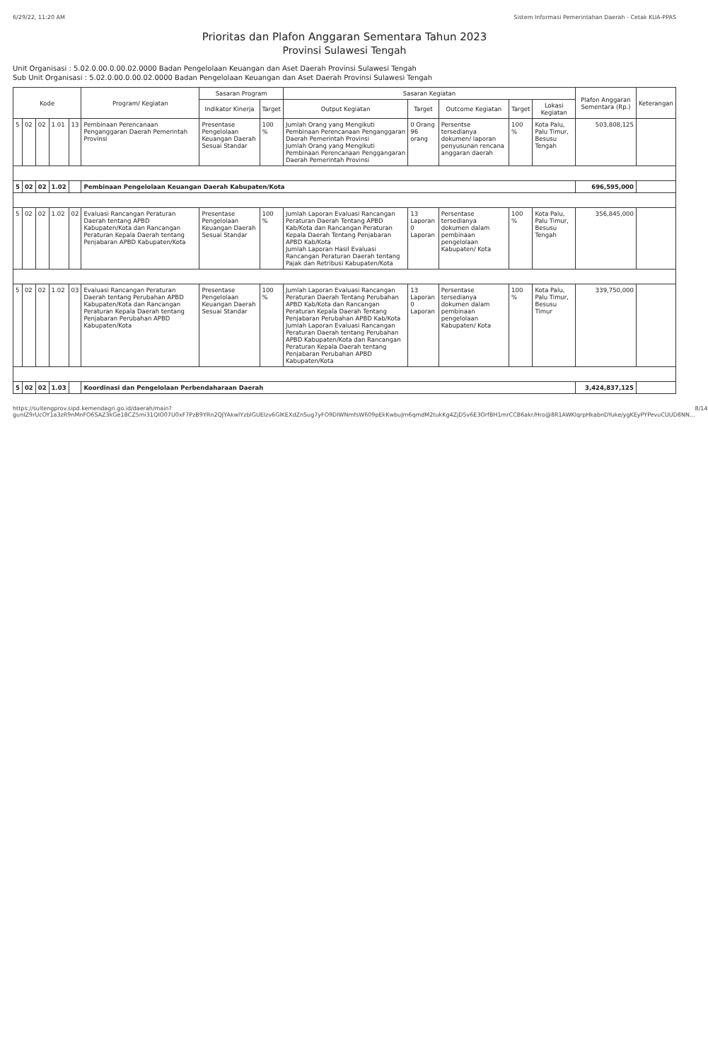6/29/22, 11:20 AM Sistem Informasi Pemerintahan Daerah - Cetak KUA-PPAS
Prioritas dan Plafon Anggaran Sementara Tahun 2023
Provinsi Sulawesi Tengah
Unit Organisasi : 5.02.0.00.0.00.02.0000 Badan Pengelolaan Keuangan dan Aset Daerah Provinsi Sulawesi Tengah
Sub Unit Organisasi : 5.02.0.00.0.00.02.0000 Badan Pengelolaan Keuangan dan Aset Daerah Provinsi Sulawesi Tengah
| Kode | | | | | Program/ Kegiatan | Sasaran Program | | Sasaran Kegiatan | | | | | Plafon Anggaran Sementara (Rp.) | Keterangan |
| --- | --- | --- | --- | --- | --- | --- | --- | --- | --- | --- | --- | --- | --- | --- |
| | | | | | | Indikator Kinerja | Target | Output Kegiatan | Target | Outcome Kegiatan | Target | Lokasi Kegiatan | | |
| 5 | 02 | 02 | 1.01 | 13 | Pembinaan Perencanaan Penganggaran Daerah Pemerintah Provinsi | Presentase Pengelolaan Keuangan Daerah Sesuai Standar | 100 % | Jumlah Orang yang Mengikuti Pembinaan Perencanaan Penganggaran Daerah Pemerintah Provinsi Jumlah Orang yang Mengikuti Pembinaan Perencanaan Penggangaran Daerah Pemerintah Provinsi | 0 Orang 96 orang | Persentse tersedianya dokumen/ laporan penyusunan rencana anggaran daerah | 100 % | Kota Palu, Palu Timur, Besusu Tengah | 503,808,125 | |
| 5 | 02 | 02 | 1.02 | | Pembinaan Pengelolaan Keuangan Daerah Kabupaten/Kota | | | | | | | | 696,595,000 | |
| 5 | 02 | 02 | 1.02 | 02 | Evaluasi Rancangan Peraturan Daerah tentang APBD Kabupaten/Kota dan Rancangan Peraturan Kepala Daerah tentang Penjabaran APBD Kabupaten/Kota | Presentase Pengelolaan Keuangan Daerah Sesuai Standar | 100 % | Jumlah Laporan Evaluasi Rancangan Peraturan Daerah Tentang APBD Kab/Kota dan Rancangan Peraturan Kepala Daerah Tentang Penjabaran APBD Kab/Kota Jumlah Laporan Hasil Evaluasi Rancangan Peraturan Daerah tentang Pajak dan Retribusi Kabupaten/Kota | 13 Laporan 0 Laporan | Persentase tersedianya dokumen dalam pembinaan pengelolaan Kabupaten/ Kota | 100 % | Kota Palu, Palu Timur, Besusu Tengah | 356,845,000 | |
| 5 | 02 | 02 | 1.02 | 03 | Evaluasi Rancangan Peraturan Daerah tentang Perubahan APBD Kabupaten/Kota dan Rancangan Peraturan Kepala Daerah tentang Penjabaran Perubahan APBD Kabupaten/Kota | Presentase Pengelolaan Keuangan Daerah Sesuai Standar | 100 % | Jumlah Laporan Evaluasi Rancangan Peraturan Daerah Tentang Perubahan APBD Kab/Kota dan Rancangan Peraturan Kepala Daerah Tentang Penjabaran Perubahan APBD Kab/Kota Jumlah Laporan Evaluasi Rancangan Peraturan Daerah tentang Perubahan APBD Kabupaten/Kota dan Rancangan Peraturan Kepala Daerah tentang Penjabaran Perubahan APBD Kabupaten/Kota | 13 Laporan 0 Laporan | Persentase tersedianya dokumen dalam pembinaan pengelolaan Kabupaten/ Kota | 100 % | Kota Palu, Palu Timur, Besusu Timur | 339,750,000 | |
| 5 | 02 | 02 | 1.03 | | Koordinasi dan Pengelolaan Perbendaharaan Daerah | | | | | | | | 3,424,837,125 | |
https://sultengprov.sipd.kemendagri.go.id/daerah/main?gunIZ9rUcOY1a3zR9nMnFO6SAZ3kGe18CZ5mi31QlO07U0xF7PzB9YRn2QJYAkwlYzblGUEIzv6GlKEXdZnSug7yFO9DIWNmfsW609pEkKwbuJm6qmdM2tukKg4ZjD5v6E3OrfBH1mrCCB6akr/Hro@8R1AWKlqrpHkabnDYuke/ygKEyPYPevuCUUD8NN... 8/14